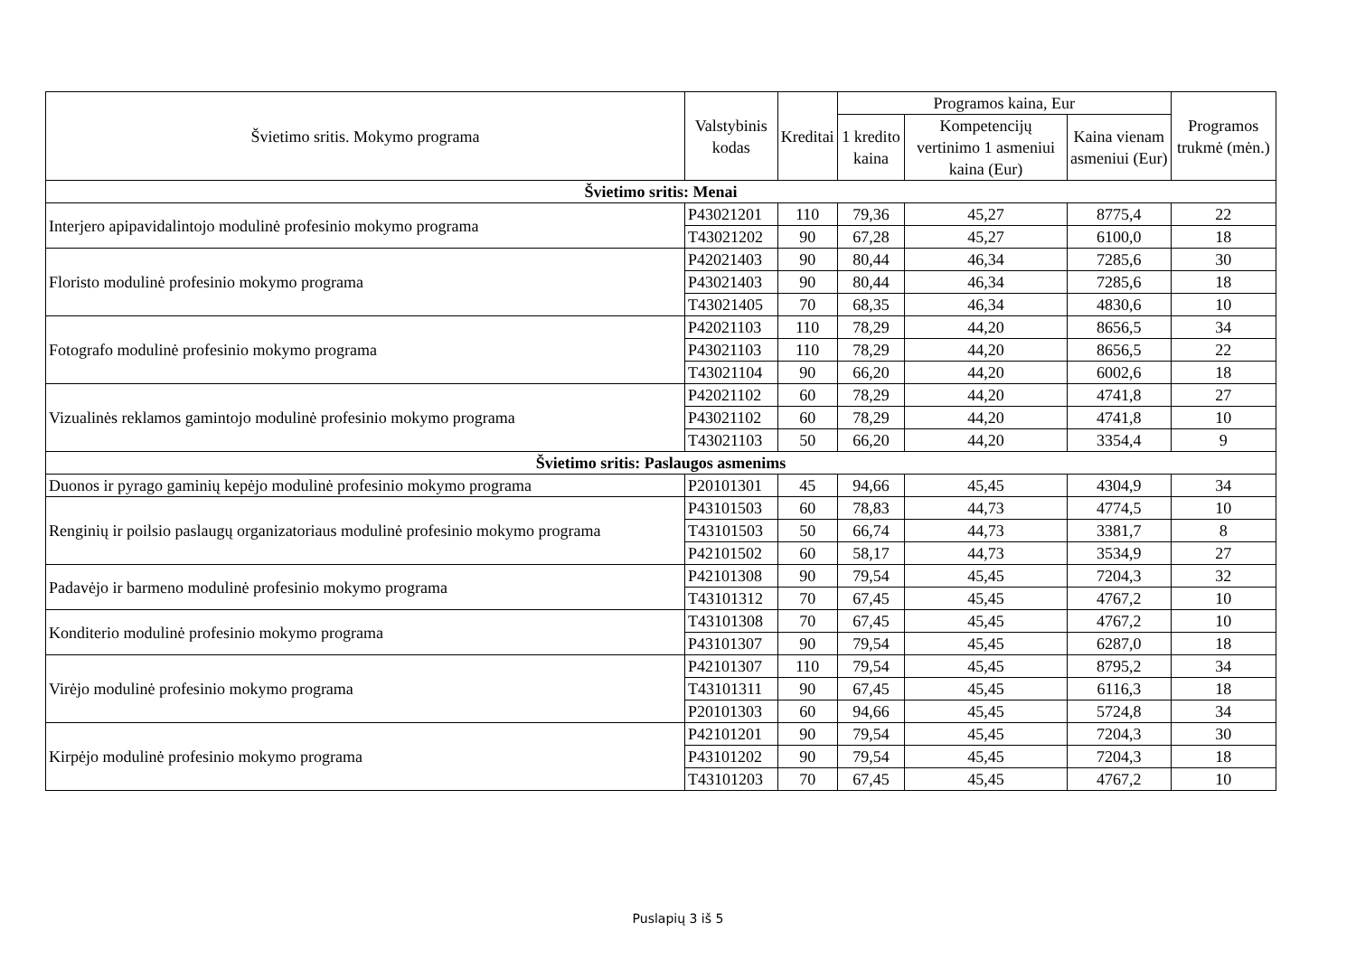| Švietimo sritis. Mokymo programa | Valstybinis kodas | Kreditai | Programos kaina, Eur | | | Programos trukmė (mėn.) |
| --- | --- | --- | --- | --- | --- | --- |
| | | | 1 kredito kaina | Kompetencijų vertinimo 1 asmeniui kaina (Eur) | Kaina vienam asmeniui (Eur) | |
| Švietimo sritis: Menai | | | | | | |
| Interjero apipavidalintojo modulinė profesinio mokymo programa | P43021201 | 110 | 79,36 | 45,27 | 8775,4 | 22 |
| | T43021202 | 90 | 67,28 | 45,27 | 6100,0 | 18 |
| Floristo modulinė profesinio mokymo programa | P42021403 | 90 | 80,44 | 46,34 | 7285,6 | 30 |
| | P43021403 | 90 | 80,44 | 46,34 | 7285,6 | 18 |
| | T43021405 | 70 | 68,35 | 46,34 | 4830,6 | 10 |
| Fotografo modulinė profesinio mokymo programa | P42021103 | 110 | 78,29 | 44,20 | 8656,5 | 34 |
| | P43021103 | 110 | 78,29 | 44,20 | 8656,5 | 22 |
| | T43021104 | 90 | 66,20 | 44,20 | 6002,6 | 18 |
| Vizualinės reklamos gamintojo modulinė profesinio mokymo programa | P42021102 | 60 | 78,29 | 44,20 | 4741,8 | 27 |
| | P43021102 | 60 | 78,29 | 44,20 | 4741,8 | 10 |
| | T43021103 | 50 | 66,20 | 44,20 | 3354,4 | 9 |
| Švietimo sritis: Paslaugos asmenims | | | | | | |
| Duonos ir pyrago gaminių kepėjo modulinė profesinio mokymo programa | P20101301 | 45 | 94,66 | 45,45 | 4304,9 | 34 |
| Renginių ir poilsio paslaugų organizatoriaus modulinė profesinio mokymo programa | P43101503 | 60 | 78,83 | 44,73 | 4774,5 | 10 |
| | T43101503 | 50 | 66,74 | 44,73 | 3381,7 | 8 |
| | P42101502 | 60 | 58,17 | 44,73 | 3534,9 | 27 |
| Padavėjo ir barmeno modulinė profesinio mokymo programa | P42101308 | 90 | 79,54 | 45,45 | 7204,3 | 32 |
| | T43101312 | 70 | 67,45 | 45,45 | 4767,2 | 10 |
| Konditerio modulinė profesinio mokymo programa | T43101308 | 70 | 67,45 | 45,45 | 4767,2 | 10 |
| | P43101307 | 90 | 79,54 | 45,45 | 6287,0 | 18 |
| Virėjo modulinė profesinio mokymo programa | P42101307 | 110 | 79,54 | 45,45 | 8795,2 | 34 |
| | T43101311 | 90 | 67,45 | 45,45 | 6116,3 | 18 |
| | P20101303 | 60 | 94,66 | 45,45 | 5724,8 | 34 |
| Kirpėjo modulinė profesinio mokymo programa | P42101201 | 90 | 79,54 | 45,45 | 7204,3 | 30 |
| | P43101202 | 90 | 79,54 | 45,45 | 7204,3 | 18 |
| | T43101203 | 70 | 67,45 | 45,45 | 4767,2 | 10 |
Puslapių 3 iš 5